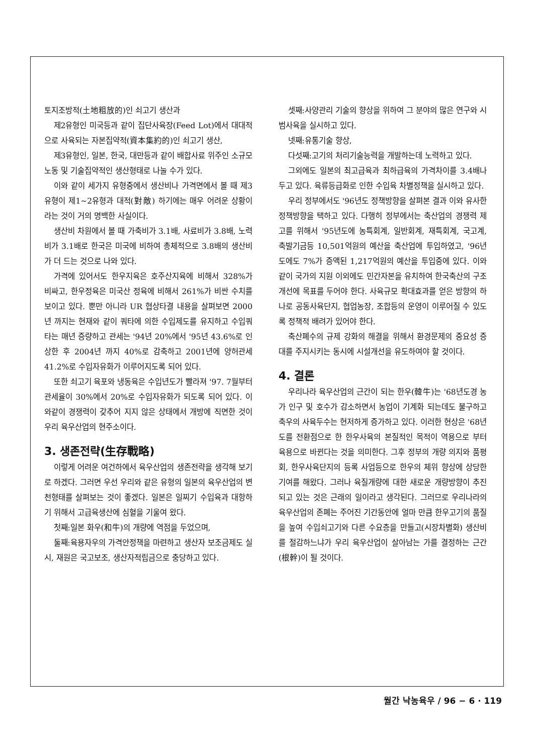토지조방적(土地粗放的)인 쇠고기 생산과
제2유형인 미국등과 같이 집단사육장(Feed Lot)에서 대대적으로 사육되는 자본집약적(資本集約的)인 쇠고기 생산,
제3유형인, 일본, 한국, 대만등과 같이 배합사료 위주인 소규모 노동 및 기술집약적인 생산형태로 나눌 수가 있다.
이와 같이 세가지 유형중에서 생산비나 가격면에서 볼 때 제3유형이 제1~2유형과 대적(對敵) 하기에는 매우 어려운 상황이라는 것이 거의 명백한 사실이다.
생산비 차원에서 볼 때 가축비가 3.1배, 사료비가 3.8배, 노력비가 3.1배로 한국은 미국에 비하여 총체적으로 3.8배의 생산비가 더 드는 것으로 나와 있다.
가격에 있어서도 한우지육은 호주산지육에 비해서 328%가 비싸고, 한우정육은 미국산 정육에 비해서 261%가 비싼 수치를 보이고 있다. 뿐만 아니라 UR 협상타결 내용을 살펴보면 2000년 까지는 현재와 같이 쿼타에 의한 수입제도를 유지하고 수입쿼타는 매년 증량하고 관세는 '94년 20%에서 '95년 43.6%로 인상한 후 2004년 까지 40%로 감축하고 2001년에 양허관세 41.2%로 수입자유화가 이루어지도록 되어 있다.
또한 쇠고기 육포와 냉동육은 수입년도가 빨라져 '97. 7월부터 관세율이 30%에서 20%로 수입자유화가 되도록 되어 있다. 이와같이 경쟁력이 갖추어 지지 않은 상태에서 개방에 직면한 것이 우리 육우산업의 현주소이다.
3. 생존전략(生存戰略)
이렇게 어려운 여건하에서 육우산업의 생존전략을 생각해 보기로 하겠다. 그러면 우선 우리와 같은 유형의 일본의 육우산업의 변천형태를 살펴보는 것이 좋겠다. 일본은 일찌기 수입육과 대항하기 위해서 고급육생산에 심혈을 기울여 왔다.
첫째:일본 화우(和牛)의 개량에 역점을 두었으며,
둘째:육용자우의 가격안정책을 마련하고 생산자 보조금제도 실시, 재원은 국고보조, 생산자적립금으로 충당하고 있다.
셋째:사양관리 기술의 향상을 위하여 그 분야의 많은 연구와 시범사육을 실시하고 있다.
넷째:유통기술 향상,
다섯째:고기의 처리기술능력을 개발하는데 노력하고 있다.
그외에도 일본의 최고급육과 최하급육의 가격차이를 3.4배나 두고 있다. 육류등급화로 인한 수입육 차별정책을 실시하고 있다.
우리 정부에서도 '96년도 정책방향을 살펴본 결과 이와 유사한 정책방향을 택하고 있다. 다행히 정부에서는 축산업의 경쟁력 제고를 위해서 '95년도에 농특회계, 일반회계, 재특회계, 국고계, 축발기금등 10,501억원의 예산을 축산업에 투입하였고, '96년도에도 7%가 증액된 1,217억원의 예산을 투입중에 있다. 이와같이 국가의 지원 이외에도 민간자본을 유치하여 한국축산의 구조개선에 목표를 두어야 한다. 사육규모 확대효과를 얻은 방향의 하나로 공동사육단지, 협업농장, 조합등의 운영이 이루어질 수 있도록 정책적 배려가 있어야 한다.
축산폐수의 규제 강화의 해결을 위해서 환경문제의 중요성 증대를 주지시키는 동시에 시설개선을 유도하여야 할 것이다.
4. 결론
우리나라 육우산업의 근간이 되는 한우(韓牛)는 '68년도경 농가 인구 및 호수가 감소하면서 농업이 기계화 되는데도 불구하고 축우의 사육두수는 현저하게 증가하고 있다. 이러한 현상은 '68년도를 전환점으로 한 한우사육의 본질적인 목적이 역용으로 부터 육용으로 바뀐다는 것을 의미한다. 그후 정부의 개량 의지와 품평회, 한우사육단지의 등록 사업등으로 한우의 체위 향상에 상당한 기여를 해왔다. 그러나 육질개량에 대한 새로운 개량방향이 추진되고 있는 것은 근래의 일이라고 생각된다. 그러므로 우리나라의 육우산업의 존폐는 주어진 기간동안에 얼마 만큼 한우고기의 품질을 높여 수입쇠고기와 다른 수요층을 만들고(시장차별화) 생산비를 절감하느냐가 우리 육우산업이 살아남는 가를 결정하는 근간(根幹)이 될 것이다.
월간 낙농육우 / 96 − 6 · 119